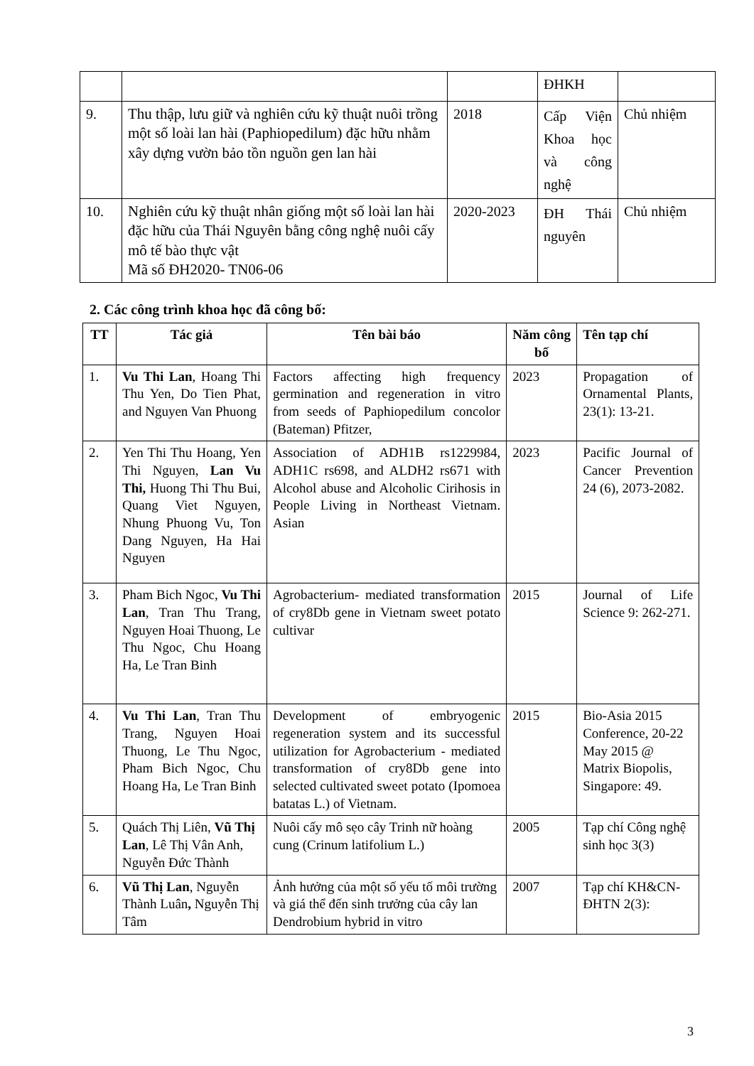| | | | ĐHKH | |
| 9. | Thu thập, lưu giữ và nghiên cứu kỹ thuật nuôi trồng một số loài lan hài (Paphiopedilum) đặc hữu nhằm xây dựng vườn bảo tồn nguồn gen lan hài | 2018 | Cấp Viện Khoa học và công nghệ | Chủ nhiệm |
| 10. | Nghiên cứu kỹ thuật nhân giống một số loài lan hài đặc hữu của Thái Nguyên bằng công nghệ nuôi cấy mô tế bào thực vật Mã số ĐH2020- TN06-06 | 2020-2023 | ĐH Thái nguyên | Chủ nhiệm |
2. Các công trình khoa học đã công bố:
| TT | Tác giả | Tên bài báo | Năm công bố | Tên tạp chí |
| --- | --- | --- | --- | --- |
| 1. | Vu Thi Lan , Hoang Thi Thu Yen, Do Tien Phat, and Nguyen Van Phuong | Factors affecting high frequency germination and regeneration in vitro from seeds of Paphiopedilum concolor (Bateman) Pfitzer, | 2023 | Propagation of Ornamental Plants, 23(1): 13-21. |
| 2. | Yen Thi Thu Hoang, Yen Thi Nguyen, Lan Vu Thi, Huong Thi Thu Bui, Quang Viet Nguyen, Nhung Phuong Vu, Ton Dang Nguyen, Ha Hai Nguyen | Association of ADH1B rs1229984, ADH1C rs698, and ALDH2 rs671 with Alcohol abuse and Alcoholic Cirihosis in People Living in Northeast Vietnam. Asian | 2023 | Pacific Journal of Cancer Prevention 24 (6), 2073-2082. |
| 3. | Pham Bich Ngoc, Vu Thi Lan , Tran Thu Trang, Nguyen Hoai Thuong, Le Thu Ngoc, Chu Hoang Ha, Le Tran Binh | Agrobacterium- mediated transformation of cry8Db gene in Vietnam sweet potato cultivar | 2015 | Journal of Life Science 9: 262-271. |
| 4. | Vu Thi Lan , Tran Thu Trang, Nguyen Hoai Thuong, Le Thu Ngoc, Pham Bich Ngoc, Chu Hoang Ha, Le Tran Binh | Development of embryogenic regeneration system and its successful utilization for Agrobacterium - mediated transformation of cry8Db gene into selected cultivated sweet potato (Ipomoea batatas L.) of Vietnam. | 2015 | Bio-Asia 2015 Conference, 20-22 May 2015 @ Matrix Biopolis, Singapore: 49. |
| 5. | Quách Thị Liên, Vũ Thị Lan , Lê Thị Vân Anh, Nguyễn Đức Thành | Nuôi cấy mô sẹo cây Trinh nữ hoàng cung (Crinum latifolium L.) | 2005 | Tạp chí Công nghệ sinh học 3(3) |
| 6. | Vũ Thị Lan , Nguyễn Thành Luân , Nguyễn Thị Tâm | Ảnh hưởng của một số yếu tố môi trường và giá thể đến sinh trưởng của cây lan Dendrobium hybrid in vitro | 2007 | Tạp chí KH&CN-ĐHTN 2(3): |
3